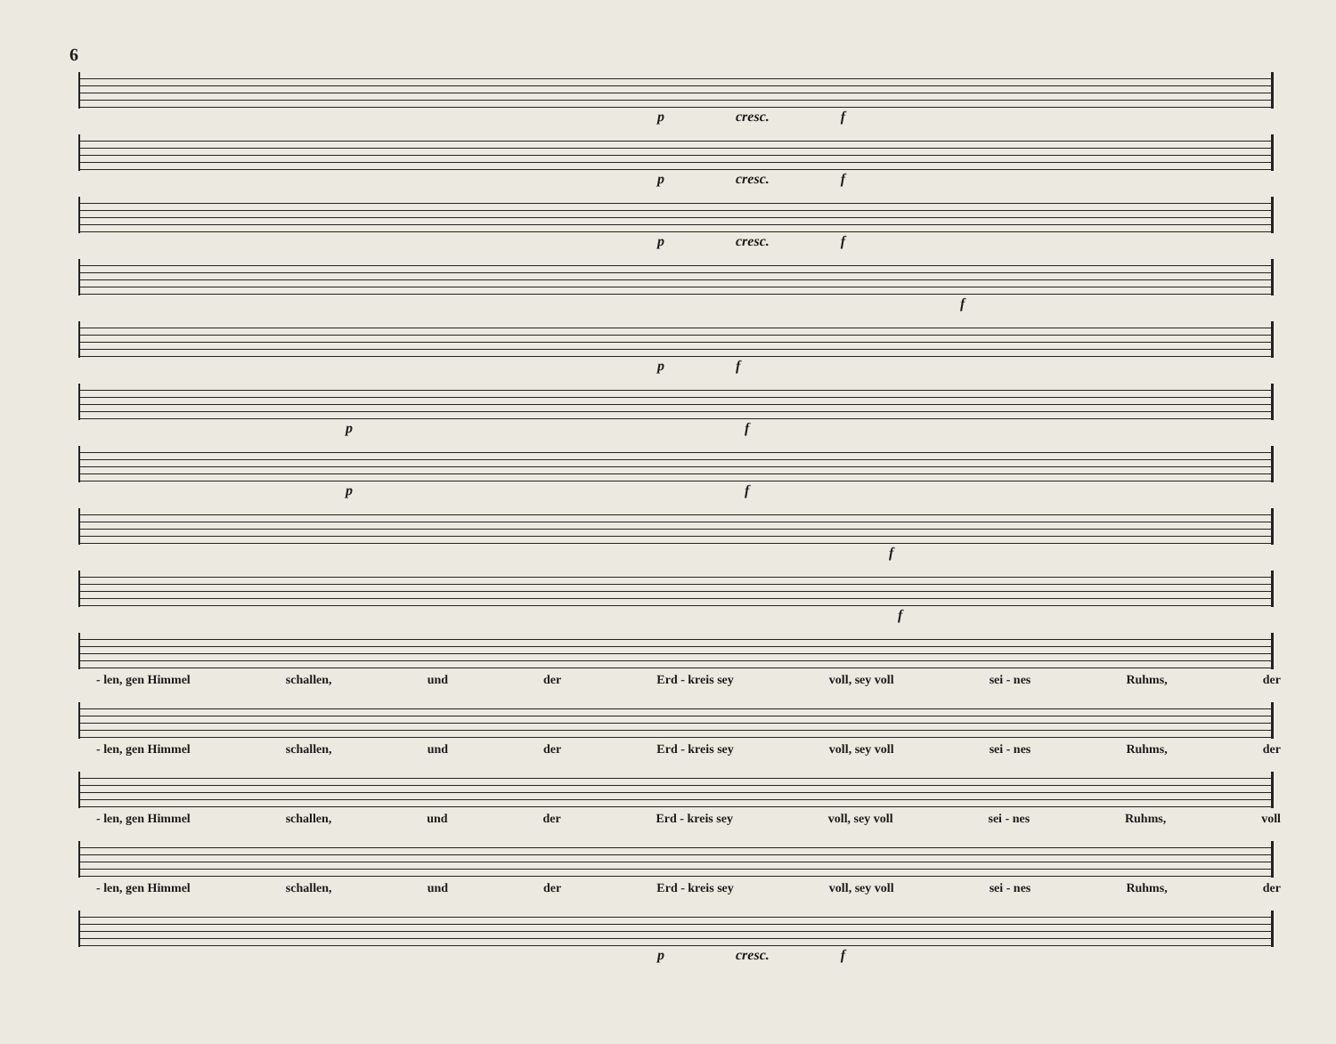6
p cresc. f
p cresc. f
p cresc. f
f
p f
p f
p f
f
f
- len, gen Himmel schallen, und der Erd - kreis sey voll, sey voll sei - nes Ruhms, der
- len, gen Himmel schallen, und der Erd - kreis sey voll, sey voll sei - nes Ruhms, der
- len, gen Himmel schallen, und der Erd - kreis sey voll, sey voll sei - nes Ruhms, voll
- len, gen Himmel schallen, und der Erd - kreis sey voll, sey voll sei - nes Ruhms, der
p cresc. f